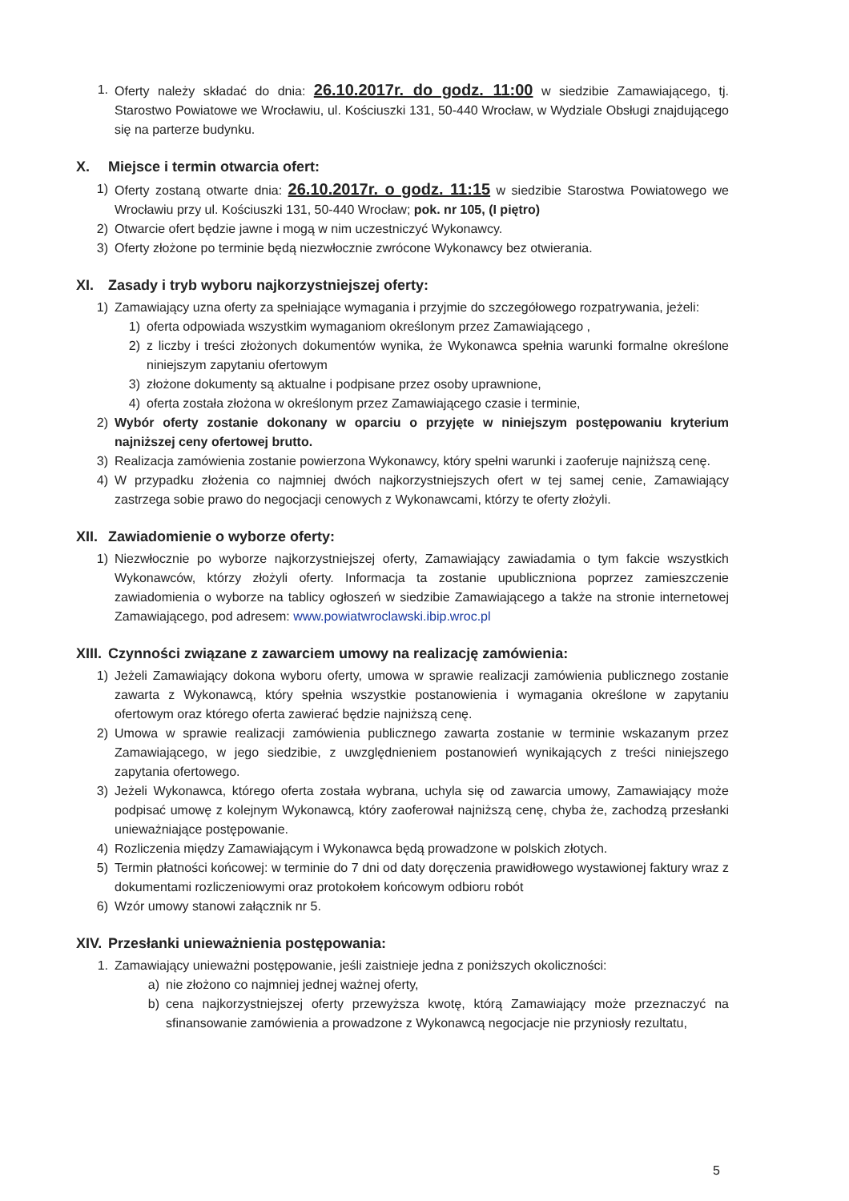1. Oferty należy składać do dnia: 26.10.2017r. do godz. 11:00 w siedzibie Zamawiającego, tj. Starostwo Powiatowe we Wrocławiu, ul. Kościuszki 131, 50-440 Wrocław, w Wydziale Obsługi znajdującego się na parterze budynku.
X. Miejsce i termin otwarcia ofert:
1) Oferty zostaną otwarte dnia: 26.10.2017r. o godz. 11:15 w siedzibie Starostwa Powiatowego we Wrocławiu przy ul. Kościuszki 131, 50-440 Wrocław; pok. nr 105, (I piętro)
2) Otwarcie ofert będzie jawne i mogą w nim uczestniczyć Wykonawcy.
3) Oferty złożone po terminie będą niezwłocznie zwrócone Wykonawcy bez otwierania.
XI. Zasady i tryb wyboru najkorzystniejszej oferty:
1) Zamawiający uzna oferty za spełniające wymagania i przyjmie do szczegółowego rozpatrywania, jeżeli:
1) oferta odpowiada wszystkim wymaganiom określonym przez Zamawiającego ,
2) z liczby i treści złożonych dokumentów wynika, że Wykonawca spełnia warunki formalne określone niniejszym zapytaniu ofertowym
3) złożone dokumenty są aktualne i podpisane przez osoby uprawnione,
4) oferta została złożona w określonym przez Zamawiającego czasie i terminie,
2) Wybór oferty zostanie dokonany w oparciu o przyjęte w niniejszym postępowaniu kryterium najniższej ceny ofertowej brutto.
3) Realizacja zamówienia zostanie powierzona Wykonawcy, który spełni warunki i zaoferuje najniższą cenę.
4) W przypadku złożenia co najmniej dwóch najkorzystniejszych ofert w tej samej cenie, Zamawiający zastrzega sobie prawo do negocjacji cenowych z Wykonawcami, którzy te oferty złożyli.
XII. Zawiadomienie o wyborze oferty:
1) Niezwłocznie po wyborze najkorzystniejszej oferty, Zamawiający zawiadamia o tym fakcie wszystkich Wykonawców, którzy złożyli oferty. Informacja ta zostanie upubliczniona poprzez zamieszczenie zawiadomienia o wyborze na tablicy ogłoszeń w siedzibie Zamawiającego a także na stronie internetowej Zamawiającego, pod adresem: www.powiatwroclawski.ibip.wroc.pl
XIII. Czynności związane z zawarciem umowy na realizację zamówienia:
1) Jeżeli Zamawiający dokona wyboru oferty, umowa w sprawie realizacji zamówienia publicznego zostanie zawarta z Wykonawcą, który spełnia wszystkie postanowienia i wymagania określone w zapytaniu ofertowym oraz którego oferta zawierać będzie najniższą cenę.
2) Umowa w sprawie realizacji zamówienia publicznego zawarta zostanie w terminie wskazanym przez Zamawiającego, w jego siedzibie, z uwzględnieniem postanowień wynikających z treści niniejszego zapytania ofertowego.
3) Jeżeli Wykonawca, którego oferta została wybrana, uchyla się od zawarcia umowy, Zamawiający może podpisać umowę z kolejnym Wykonawcą, który zaoferował najniższą cenę, chyba że, zachodzą przesłanki unieważniające postępowanie.
4) Rozliczenia między Zamawiającym i Wykonawca będą prowadzone w polskich złotych.
5) Termin płatności końcowej: w terminie do 7 dni od daty doręczenia prawidłowego wystawionej faktury wraz z dokumentami rozliczeniowymi oraz protokołem końcowym odbioru robót
6) Wzór umowy stanowi załącznik nr 5.
XIV. Przesłanki unieważnienia postępowania:
1. Zamawiający unieważni postępowanie, jeśli zaistnieje jedna z poniższych okoliczności:
a) nie złożono co najmniej jednej ważnej oferty,
b) cena najkorzystniejszej oferty przewyższa kwotę, którą Zamawiający może przeznaczyć na sfinansowanie zamówienia a prowadzone z Wykonawcą negocjacje nie przyniosły rezultatu,
5